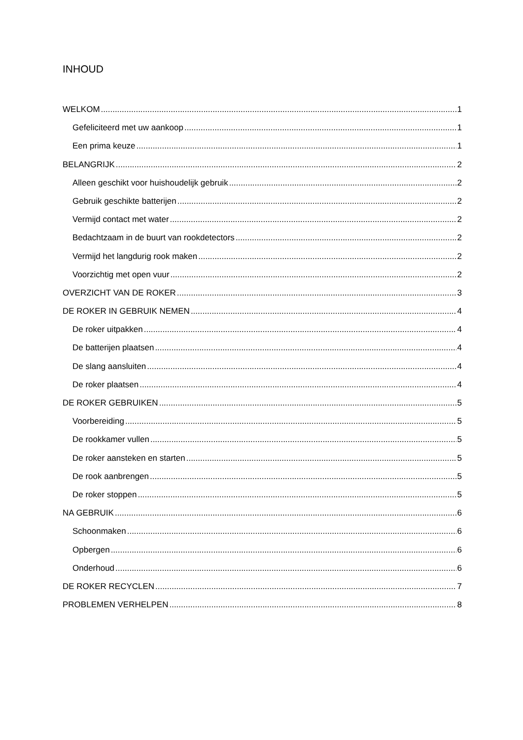INHOUD
WELKOM 1
Gefeliciteerd met uw aankoop 1
Een prima keuze 1
BELANGRIJK 2
Alleen geschikt voor huishoudelijk gebruik 2
Gebruik geschikte batterijen 2
Vermijd contact met water 2
Bedachtzaam in de buurt van rookdetectors 2
Vermijd het langdurig rook maken 2
Voorzichtig met open vuur 2
OVERZICHT VAN DE ROKER 3
DE ROKER IN GEBRUIK NEMEN 4
De roker uitpakken 4
De batterijen plaatsen 4
De slang aansluiten 4
De roker plaatsen 4
DE ROKER GEBRUIKEN 5
Voorbereiding 5
De rookkamer vullen 5
De roker aansteken en starten 5
De rook aanbrengen 5
De roker stoppen 5
NA GEBRUIK 6
Schoonmaken 6
Opbergen 6
Onderhoud 6
DE ROKER RECYCLEN 7
PROBLEMEN VERHELPEN 8